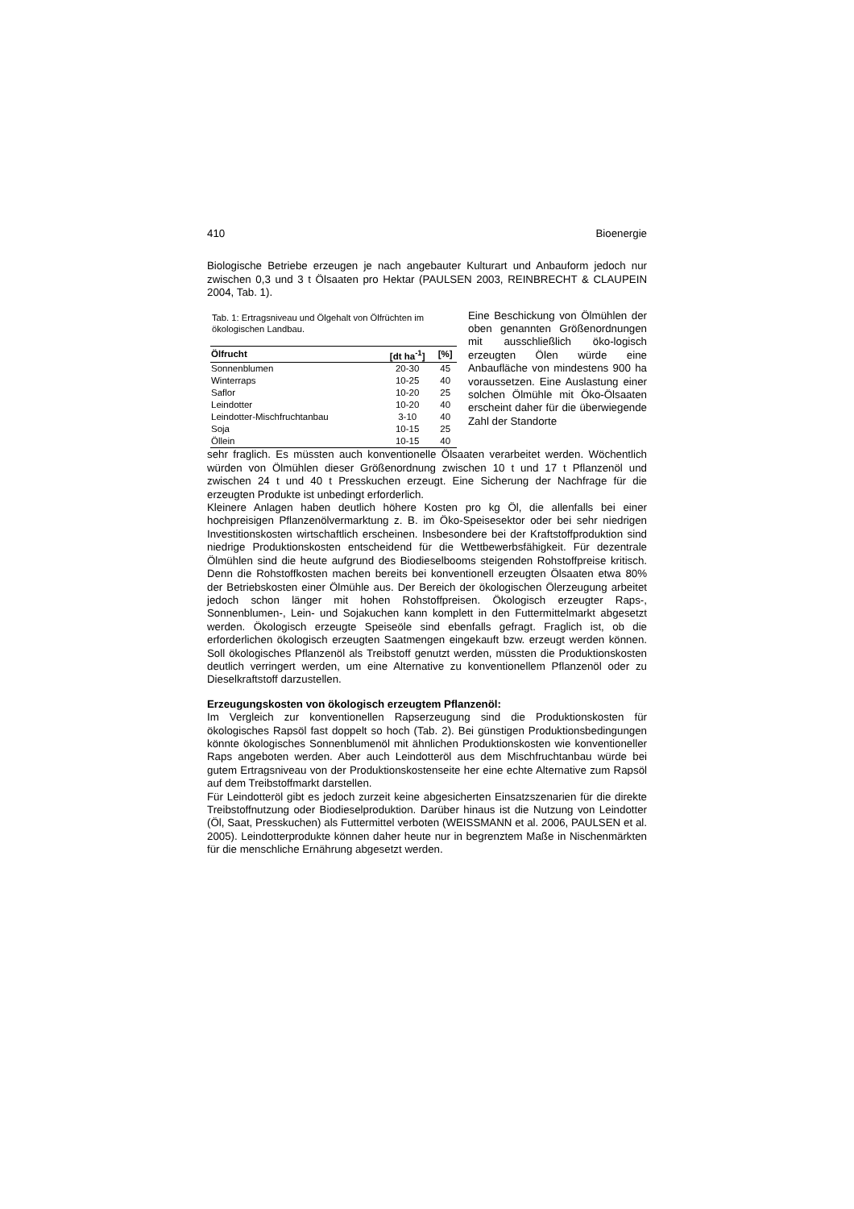410 Bioenergie
Biologische Betriebe erzeugen je nach angebauter Kulturart und Anbauform jedoch nur zwischen 0,3 und 3 t Ölsaaten pro Hektar (PAULSEN 2003, REINBRECHT & CLAUPEIN 2004, Tab. 1).
Tab. 1: Ertragsniveau und Ölgehalt von Ölfrüchten im ökologischen Landbau.
| Ölfrucht | [dt ha<sup>-1</sup>] | [%] |
| --- | --- | --- |
| Sonnenblumen | 20-30 | 45 |
| Winterraps | 10-25 | 40 |
| Saflor | 10-20 | 25 |
| Leindotter | 10-20 | 40 |
| Leindotter-Mischfruchtanbau | 3-10 | 40 |
| Soja | 10-15 | 25 |
| Öllein | 10-15 | 40 |
Eine Beschickung von Ölmühlen der oben genannten Größenordnungen mit ausschließlich öko-logisch erzeugten Ölen würde eine Anbaufläche von mindestens 900 ha voraussetzen. Eine Auslastung einer solchen Ölmühle mit Öko-Ölsaaten erscheint daher für die überwiegende Zahl der Standorte
sehr fraglich. Es müssten auch konventionelle Ölsaaten verarbeitet werden. Wöchentlich würden von Ölmühlen dieser Größenordnung zwischen 10 t und 17 t Pflanzenöl und zwischen 24 t und 40 t Presskuchen erzeugt. Eine Sicherung der Nachfrage für die erzeugten Produkte ist unbedingt erforderlich.
Kleinere Anlagen haben deutlich höhere Kosten pro kg Öl, die allenfalls bei einer hochpreisigen Pflanzenölvermarktung z. B. im Öko-Speisesektor oder bei sehr niedrigen Investitionskosten wirtschaftlich erscheinen. Insbesondere bei der Kraftstoffproduktion sind niedrige Produktionskosten entscheidend für die Wettbewerbsfähigkeit. Für dezentrale Ölmühlen sind die heute aufgrund des Biodieselbooms steigenden Rohstoffpreise kritisch. Denn die Rohstoffkosten machen bereits bei konventionell erzeugten Ölsaaten etwa 80% der Betriebskosten einer Ölmühle aus. Der Bereich der ökologischen Ölerzeugung arbeitet jedoch schon länger mit hohen Rohstoffpreisen. Ökologisch erzeugter Raps-, Sonnenblumen-, Lein- und Sojakuchen kann komplett in den Futtermittelmarkt abgesetzt werden. Ökologisch erzeugte Speiseöle sind ebenfalls gefragt. Fraglich ist, ob die erforderlichen ökologisch erzeugten Saatmengen eingekauft bzw. erzeugt werden können. Soll ökologisches Pflanzenöl als Treibstoff genutzt werden, müssten die Produktionskosten deutlich verringert werden, um eine Alternative zu konventionellem Pflanzenöl oder zu Dieselkraftstoff darzustellen.
Erzeugungskosten von ökologisch erzeugtem Pflanzenöl:
Im Vergleich zur konventionellen Rapserzeugung sind die Produktionskosten für ökologisches Rapsöl fast doppelt so hoch (Tab. 2). Bei günstigen Produktionsbedingungen könnte ökologisches Sonnenblumenöl mit ähnlichen Produktionskosten wie konventioneller Raps angeboten werden. Aber auch Leindotteröl aus dem Mischfruchtanbau würde bei gutem Ertragsniveau von der Produktionskostenseite her eine echte Alternative zum Rapsöl auf dem Treibstoffmarkt darstellen.
Für Leindotteröl gibt es jedoch zurzeit keine abgesicherten Einsatzszenarien für die direkte Treibstoffnutzung oder Biodieselproduktion. Darüber hinaus ist die Nutzung von Leindotter (Öl, Saat, Presskuchen) als Futtermittel verboten (WEISSMANN et al. 2006, PAULSEN et al. 2005). Leindotterprodukte können daher heute nur in begrenztem Maße in Nischenmärkten für die menschliche Ernährung abgesetzt werden.